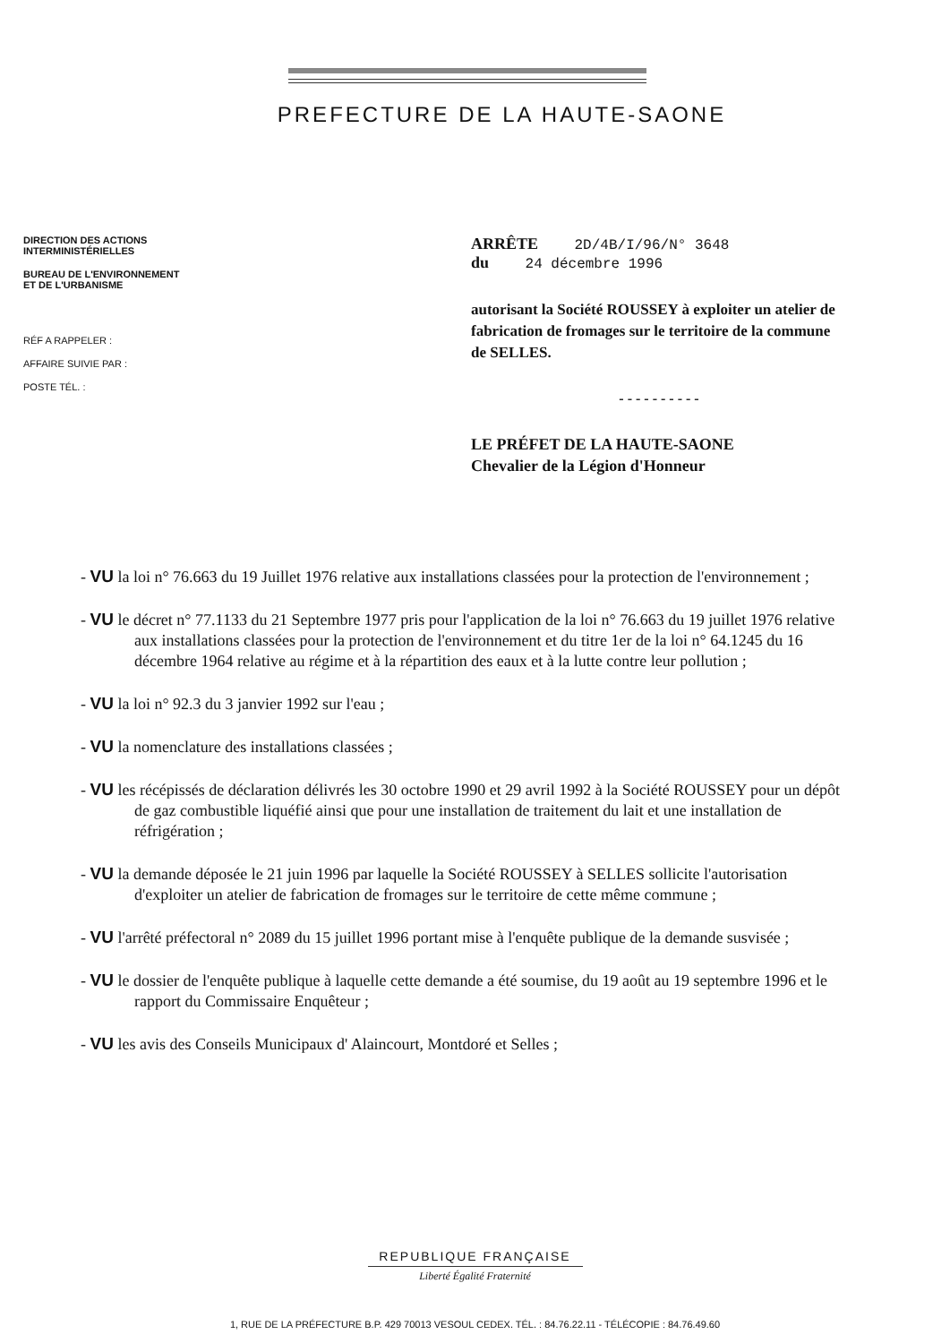PREFECTURE DE LA HAUTE-SAONE
DIRECTION DES ACTIONS
INTERMINISTÉRIELLES
BUREAU DE L'ENVIRONNEMENT
ET DE L'URBANISME
RÉF A RAPPELER :
AFFAIRE SUIVIE PAR :
POSTE TÉL. :
ARRÊTE 2D/4B/I/96/N° 3648
du 24 décembre 1996
autorisant la Société ROUSSEY à exploiter un atelier de fabrication de fromages sur le territoire de la commune de SELLES.
- - - - - - - - - -
LE PRÉFET DE LA HAUTE-SAONE
Chevalier de la Légion d'Honneur
- VU la loi n° 76.663 du 19 Juillet 1976 relative aux installations classées pour la protection de l'environnement ;
- VU le décret n° 77.1133 du 21 Septembre 1977 pris pour l'application de la loi n° 76.663 du 19 juillet 1976 relative aux installations classées pour la protection de l'environnement et du titre 1er de la loi n° 64.1245 du 16 décembre 1964 relative au régime et à la répartition des eaux et à la lutte contre leur pollution ;
- VU la loi n° 92.3 du 3 janvier 1992 sur l'eau ;
- VU la nomenclature des installations classées ;
- VU les récépissés de déclaration délivrés les 30 octobre 1990 et 29 avril 1992 à la Société ROUSSEY pour un dépôt de gaz combustible liquéfié ainsi que pour une installation de traitement du lait et une installation de réfrigération ;
- VU la demande déposée le 21 juin 1996 par laquelle la Société ROUSSEY à SELLES sollicite l'autorisation d'exploiter un atelier de fabrication de fromages sur le territoire de cette même commune ;
- VU l'arrêté préfectoral n° 2089 du 15 juillet 1996 portant mise à l'enquête publique de la demande susvisée ;
- VU le dossier de l'enquête publique à laquelle cette demande a été soumise, du 19 août au 19 septembre 1996 et le rapport du Commissaire Enquêteur ;
- VU les avis des Conseils Municipaux d' Alaincourt, Montdoré et Selles ;
REPUBLIQUE FRANÇAISE
Liberté Égalité Fraternité
1, RUE DE LA PRÉFECTURE B.P. 429 70013 VESOUL CEDEX. TÉL. : 84.76.22.11 - TÉLÉCOPIE : 84.76.49.60